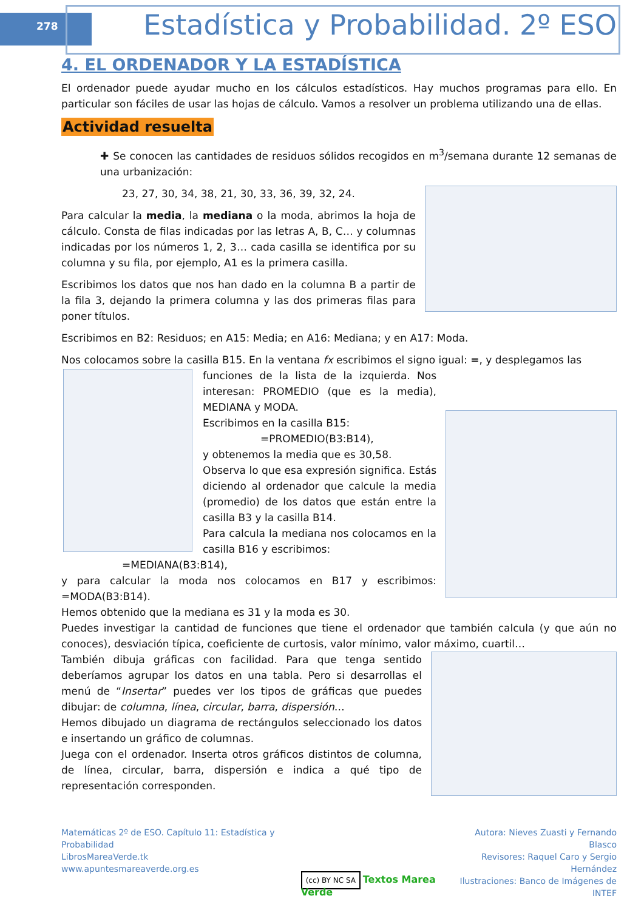278
Estadística y Probabilidad. 2º ESO
4. EL ORDENADOR Y LA ESTADÍSTICA
El ordenador puede ayudar mucho en los cálculos estadísticos. Hay muchos programas para ello. En particular son fáciles de usar las hojas de cálculo. Vamos a resolver un problema utilizando una de ellas.
Actividad resuelta
✚ Se conocen las cantidades de residuos sólidos recogidos en m<sup>3</sup>/semana durante 12 semanas de una urbanización:
23, 27, 30, 34, 38, 21, 30, 33, 36, 39, 32, 24.
Para calcular la media, la mediana o la moda, abrimos la hoja de cálculo. Consta de filas indicadas por las letras A, B, C… y columnas indicadas por los números 1, 2, 3… cada casilla se identifica por su columna y su fila, por ejemplo, A1 es la primera casilla.
Escribimos los datos que nos han dado en la columna B a partir de la fila 3, dejando la primera columna y las dos primeras filas para poner títulos.
Escribimos en B2: Residuos; en A15: Media; en A16: Mediana; y en A17: Moda.
Nos colocamos sobre la casilla B15. En la ventana fx escribimos el signo igual: =, y desplegamos las
funciones de la lista de la izquierda. Nos interesan: PROMEDIO (que es la media), MEDIANA y MODA.
Escribimos en la casilla B15:
=PROMEDIO(B3:B14),
y obtenemos la media que es 30,58.
Observa lo que esa expresión significa. Estás diciendo al ordenador que calcule la media (promedio) de los datos que están entre la casilla B3 y la casilla B14.
Para calcula la mediana nos colocamos en la casilla B16 y escribimos:
=MEDIANA(B3:B14),
y para calcular la moda nos colocamos en B17 y escribimos: =MODA(B3:B14).
Hemos obtenido que la mediana es 31 y la moda es 30.
Puedes investigar la cantidad de funciones que tiene el ordenador que también calcula (y que aún no conoces), desviación típica, coeficiente de curtosis, valor mínimo, valor máximo, cuartil…
También dibuja gráficas con facilidad. Para que tenga sentido deberíamos agrupar los datos en una tabla. Pero si desarrollas el menú de “Insertar” puedes ver los tipos de gráficas que puedes dibujar: de columna, línea, circular, barra, dispersión…
Hemos dibujado un diagrama de rectángulos seleccionado los datos e insertando un gráfico de columnas.
Juega con el ordenador. Inserta otros gráficos distintos de columna, de línea, circular, barra, dispersión e indica a qué tipo de representación corresponden.
Matemáticas 2º de ESO. Capítulo 11: Estadística y Probabilidad
LibrosMareaVerde.tk
www.apuntesmareaverde.org.es
(cc) BY NC SA Textos Marea Verde
Autora: Nieves Zuasti y Fernando Blasco
Revisores: Raquel Caro y Sergio Hernández
Ilustraciones: Banco de Imágenes de INTEF